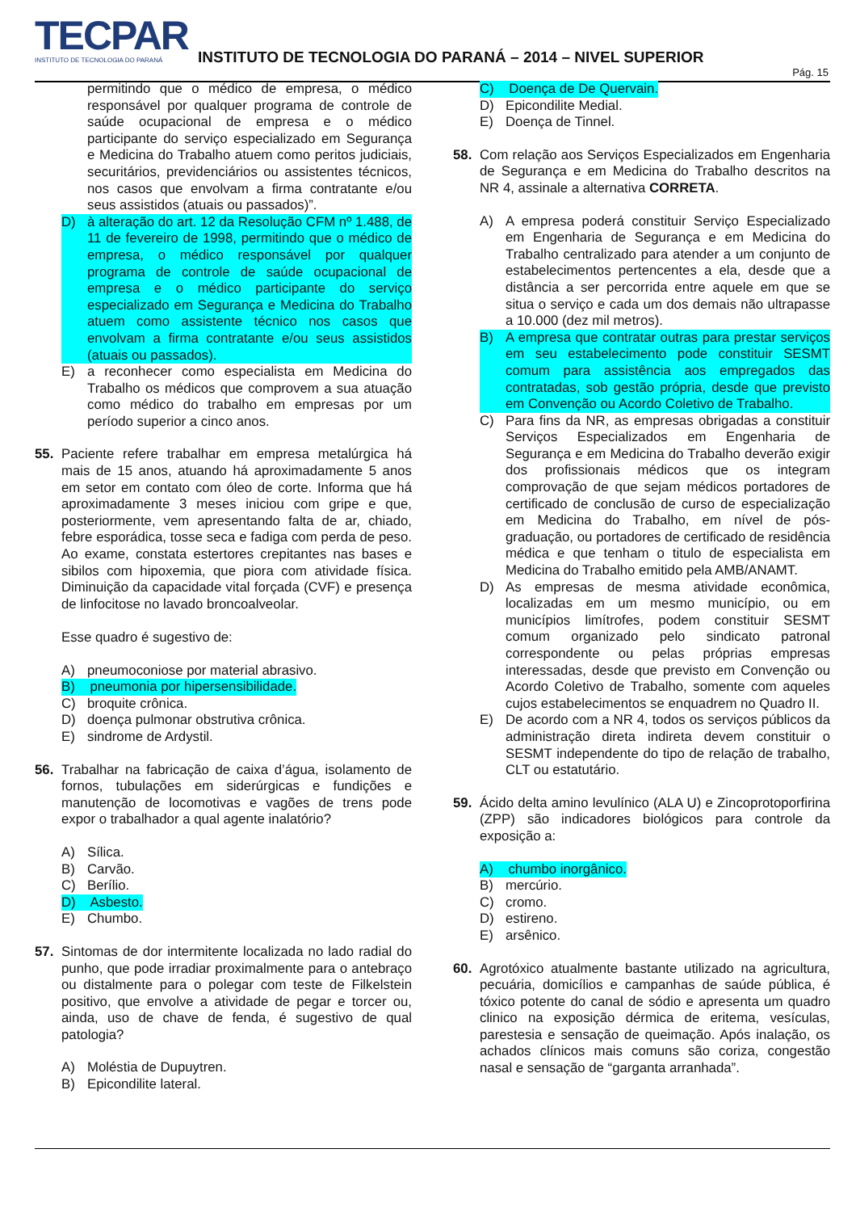TECPAR
INSTITUTO DE TECNOLOGIA DO PARANÁ
INSTITUTO DE TECNOLOGIA DO PARANÁ – 2014 – NIVEL SUPERIOR
Pág. 15
permitindo que o médico de empresa, o médico responsável por qualquer programa de controle de saúde ocupacional de empresa e o médico participante do serviço especializado em Segurança e Medicina do Trabalho atuem como peritos judiciais, securitários, previdenciários ou assistentes técnicos, nos casos que envolvam a firma contratante e/ou seus assistidos (atuais ou passados)”.
D) à alteração do art. 12 da Resolução CFM nº 1.488, de 11 de fevereiro de 1998, permitindo que o médico de empresa, o médico responsável por qualquer programa de controle de saúde ocupacional de empresa e o médico participante do serviço especializado em Segurança e Medicina do Trabalho atuem como assistente técnico nos casos que envolvam a firma contratante e/ou seus assistidos (atuais ou passados).
E) a reconhecer como especialista em Medicina do Trabalho os médicos que comprovem a sua atuação como médico do trabalho em empresas por um período superior a cinco anos.
55. Paciente refere trabalhar em empresa metalúrgica há mais de 15 anos, atuando há aproximadamente 5 anos em setor em contato com óleo de corte. Informa que há aproximadamente 3 meses iniciou com gripe e que, posteriormente, vem apresentando falta de ar, chiado, febre esporádica, tosse seca e fadiga com perda de peso. Ao exame, constata estertores crepitantes nas bases e sibilos com hipoxemia, que piora com atividade física. Diminuição da capacidade vital forçada (CVF) e presença de linfocitose no lavado broncoalveolar.
Esse quadro é sugestivo de:
A) pneumoconiose por material abrasivo.
B) pneumonia por hipersensibilidade.
C) broquite crônica.
D) doença pulmonar obstrutiva crônica.
E) sindrome de Ardystil.
56. Trabalhar na fabricação de caixa d’água, isolamento de fornos, tubulações em siderúrgicas e fundições e manutenção de locomotivas e vagões de trens pode expor o trabalhador a qual agente inalatório?
A) Sílica.
B) Carvão.
C) Berílio.
D) Asbesto.
E) Chumbo.
57. Sintomas de dor intermitente localizada no lado radial do punho, que pode irradiar proximalmente para o antebraço ou distalmente para o polegar com teste de Filkelstein positivo, que envolve a atividade de pegar e torcer ou, ainda, uso de chave de fenda, é sugestivo de qual patologia?
A) Moléstia de Dupuytren.
B) Epicondilite lateral.
C) Doença de De Quervain.
D) Epicondilite Medial.
E) Doença de Tinnel.
58. Com relação aos Serviços Especializados em Engenharia de Segurança e em Medicina do Trabalho descritos na NR 4, assinale a alternativa CORRETA.
A) A empresa poderá constituir Serviço Especializado em Engenharia de Segurança e em Medicina do Trabalho centralizado para atender a um conjunto de estabelecimentos pertencentes a ela, desde que a distância a ser percorrida entre aquele em que se situa o serviço e cada um dos demais não ultrapasse a 10.000 (dez mil metros).
B) A empresa que contratar outras para prestar serviços em seu estabelecimento pode constituir SESMT comum para assistência aos empregados das contratadas, sob gestão própria, desde que previsto em Convenção ou Acordo Coletivo de Trabalho.
C) Para fins da NR, as empresas obrigadas a constituir Serviços Especializados em Engenharia de Segurança e em Medicina do Trabalho deverão exigir dos profissionais médicos que os integram comprovação de que sejam médicos portadores de certificado de conclusão de curso de especialização em Medicina do Trabalho, em nível de pós-graduação, ou portadores de certificado de residência médica e que tenham o titulo de especialista em Medicina do Trabalho emitido pela AMB/ANAMT.
D) As empresas de mesma atividade econômica, localizadas em um mesmo município, ou em municípios limítrofes, podem constituir SESMT comum organizado pelo sindicato patronal correspondente ou pelas próprias empresas interessadas, desde que previsto em Convenção ou Acordo Coletivo de Trabalho, somente com aqueles cujos estabelecimentos se enquadrem no Quadro II.
E) De acordo com a NR 4, todos os serviços públicos da administração direta indireta devem constituir o SESMT independente do tipo de relação de trabalho, CLT ou estatutário.
59. Ácido delta amino levulínico (ALA U) e Zincoprotoporfirina (ZPP) são indicadores biológicos para controle da exposição a:
A) chumbo inorgânico.
B) mercúrio.
C) cromo.
D) estireno.
E) arsênico.
60. Agrotóxico atualmente bastante utilizado na agricultura, pecuária, domicílios e campanhas de saúde pública, é tóxico potente do canal de sódio e apresenta um quadro clinico na exposição dérmica de eritema, vesículas, parestesia e sensação de queimação. Após inalação, os achados clínicos mais comuns são coriza, congestão nasal e sensação de “garganta arranhada”.